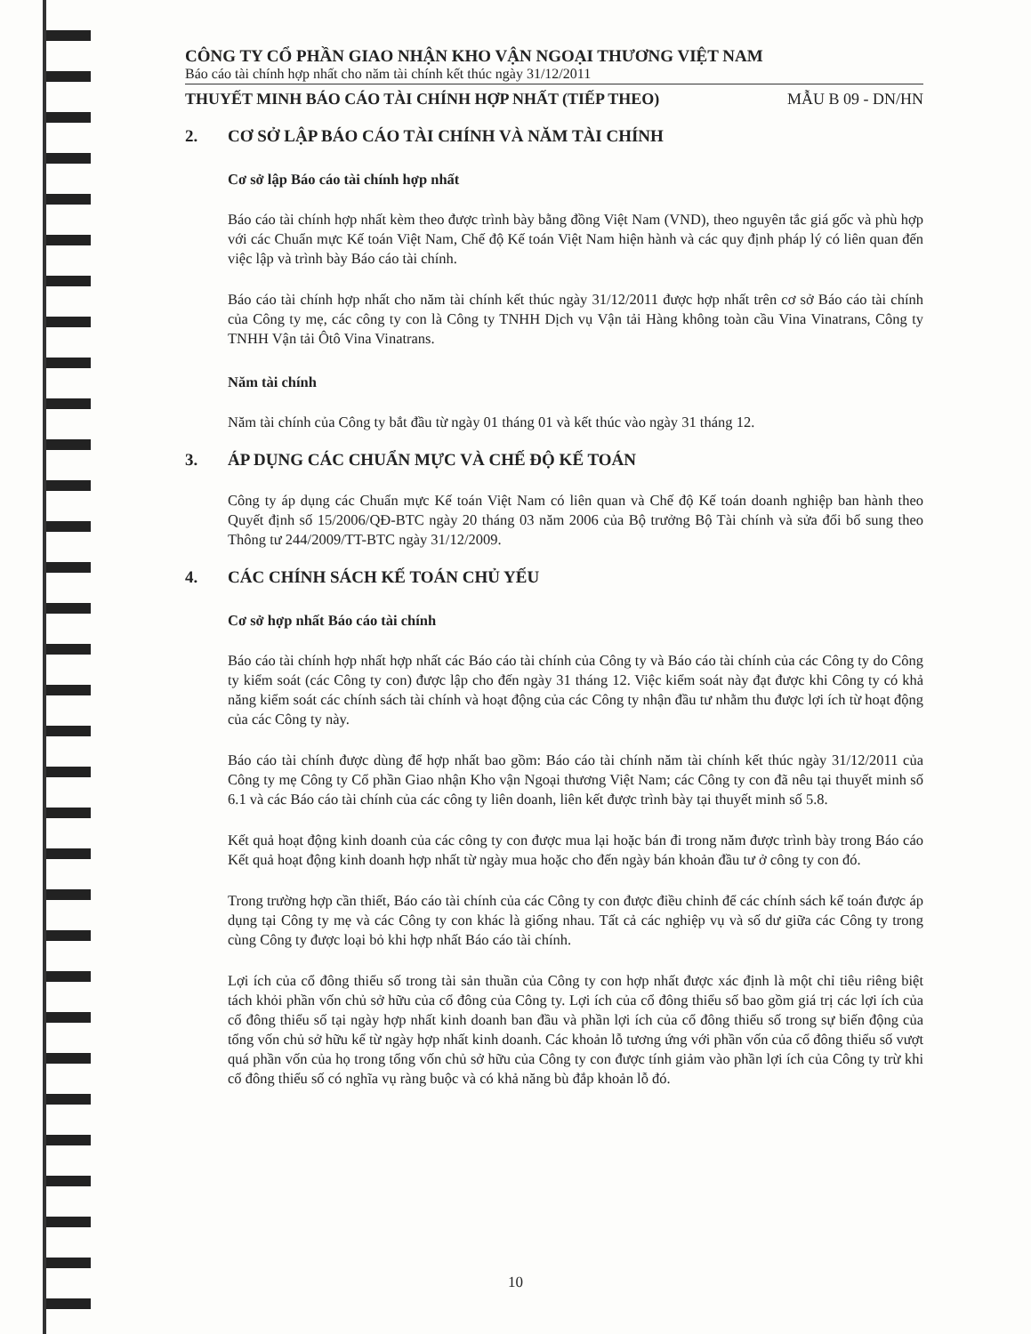CÔNG TY CỔ PHẦN GIAO NHẬN KHO VẬN NGOẠI THƯƠNG VIỆT NAM
Báo cáo tài chính hợp nhất cho năm tài chính kết thúc ngày 31/12/2011
THUYẾT MINH BÁO CÁO TÀI CHÍNH HỢP NHẤT (TIẾP THEO) MẪU B 09 - DN/HN
2. CƠ SỞ LẬP BÁO CÁO TÀI CHÍNH VÀ NĂM TÀI CHÍNH
Cơ sở lập Báo cáo tài chính hợp nhất
Báo cáo tài chính hợp nhất kèm theo được trình bày bằng đồng Việt Nam (VND), theo nguyên tắc giá gốc và phù hợp với các Chuẩn mực Kế toán Việt Nam, Chế độ Kế toán Việt Nam hiện hành và các quy định pháp lý có liên quan đến việc lập và trình bày Báo cáo tài chính.
Báo cáo tài chính hợp nhất cho năm tài chính kết thúc ngày 31/12/2011 được hợp nhất trên cơ sở Báo cáo tài chính của Công ty mẹ, các công ty con là Công ty TNHH Dịch vụ Vận tải Hàng không toàn cầu Vina Vinatrans, Công ty TNHH Vận tải Ôtô Vina Vinatrans.
Năm tài chính
Năm tài chính của Công ty bắt đầu từ ngày 01 tháng 01 và kết thúc vào ngày 31 tháng 12.
3. ÁP DỤNG CÁC CHUẨN MỰC VÀ CHẾ ĐỘ KẾ TOÁN
Công ty áp dụng các Chuẩn mực Kế toán Việt Nam có liên quan và Chế độ Kế toán doanh nghiệp ban hành theo Quyết định số 15/2006/QĐ-BTC ngày 20 tháng 03 năm 2006 của Bộ trưởng Bộ Tài chính và sửa đổi bổ sung theo Thông tư 244/2009/TT-BTC ngày 31/12/2009.
4. CÁC CHÍNH SÁCH KẾ TOÁN CHỦ YẾU
Cơ sở hợp nhất Báo cáo tài chính
Báo cáo tài chính hợp nhất hợp nhất các Báo cáo tài chính của Công ty và Báo cáo tài chính của các Công ty do Công ty kiểm soát (các Công ty con) được lập cho đến ngày 31 tháng 12. Việc kiểm soát này đạt được khi Công ty có khả năng kiểm soát các chính sách tài chính và hoạt động của các Công ty nhận đầu tư nhằm thu được lợi ích từ hoạt động của các Công ty này.
Báo cáo tài chính được dùng để hợp nhất bao gồm: Báo cáo tài chính năm tài chính kết thúc ngày 31/12/2011 của Công ty mẹ Công ty Cổ phần Giao nhận Kho vận Ngoại thương Việt Nam; các Công ty con đã nêu tại thuyết minh số 6.1 và các Báo cáo tài chính của các công ty liên doanh, liên kết được trình bày tại thuyết minh số 5.8.
Kết quả hoạt động kinh doanh của các công ty con được mua lại hoặc bán đi trong năm được trình bày trong Báo cáo Kết quả hoạt động kinh doanh hợp nhất từ ngày mua hoặc cho đến ngày bán khoản đầu tư ở công ty con đó.
Trong trường hợp cần thiết, Báo cáo tài chính của các Công ty con được điều chỉnh để các chính sách kế toán được áp dụng tại Công ty mẹ và các Công ty con khác là giống nhau. Tất cả các nghiệp vụ và số dư giữa các Công ty trong cùng Công ty được loại bỏ khi hợp nhất Báo cáo tài chính.
Lợi ích của cổ đông thiểu số trong tài sản thuần của Công ty con hợp nhất được xác định là một chỉ tiêu riêng biệt tách khỏi phần vốn chủ sở hữu của cổ đông của Công ty. Lợi ích của cổ đông thiểu số bao gồm giá trị các lợi ích của cổ đông thiểu số tại ngày hợp nhất kinh doanh ban đầu và phần lợi ích của cổ đông thiểu số trong sự biến động của tổng vốn chủ sở hữu kể từ ngày hợp nhất kinh doanh. Các khoản lỗ tương ứng với phần vốn của cổ đông thiểu số vượt quá phần vốn của họ trong tổng vốn chủ sở hữu của Công ty con được tính giảm vào phần lợi ích của Công ty trừ khi cổ đông thiểu số có nghĩa vụ ràng buộc và có khả năng bù đắp khoản lỗ đó.
10